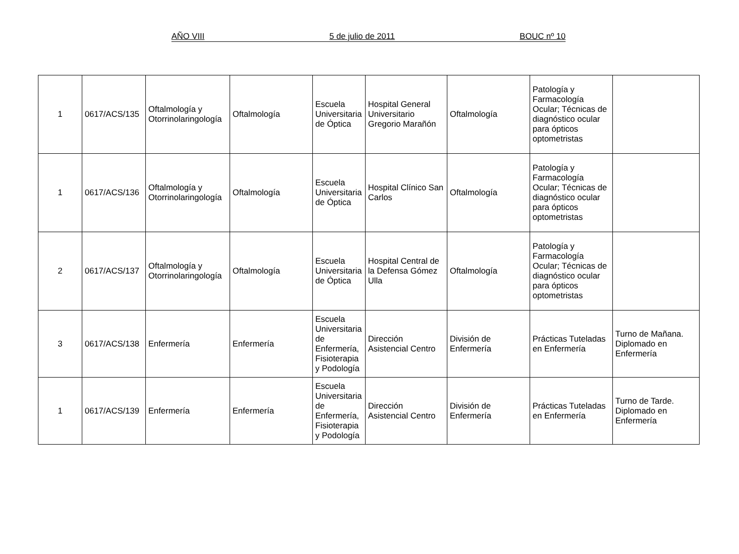AÑO VIII 5 de julio de 2011 BOUC nº 10
| 1 | 0617/ACS/135 | Oftalmología y Otorrinolaringología | Oftalmología | Escuela Universitaria de Óptica | Hospital General Universitario Gregorio Marañón | Oftalmología | Patología y Farmacología Ocular; Técnicas de diagnóstico ocular para ópticos optometristas | |
| 1 | 0617/ACS/136 | Oftalmología y Otorrinolaringología | Oftalmología | Escuela Universitaria de Óptica | Hospital Clínico San Carlos | Oftalmología | Patología y Farmacología Ocular; Técnicas de diagnóstico ocular para ópticos optometristas | |
| 2 | 0617/ACS/137 | Oftalmología y Otorrinolaringología | Oftalmología | Escuela Universitaria de Óptica | Hospital Central de la Defensa Gómez Ulla | Oftalmología | Patología y Farmacología Ocular; Técnicas de diagnóstico ocular para ópticos optometristas | |
| 3 | 0617/ACS/138 | Enfermería | Enfermería | Escuela Universitaria de Enfermería, Fisioterapia y Podología | Dirección Asistencial Centro | División de Enfermería | Prácticas Tuteladas en Enfermería | Turno de Mañana. Diplomado en Enfermería |
| 1 | 0617/ACS/139 | Enfermería | Enfermería | Escuela Universitaria de Enfermería, Fisioterapia y Podología | Dirección Asistencial Centro | División de Enfermería | Prácticas Tuteladas en Enfermería | Turno de Tarde. Diplomado en Enfermería |